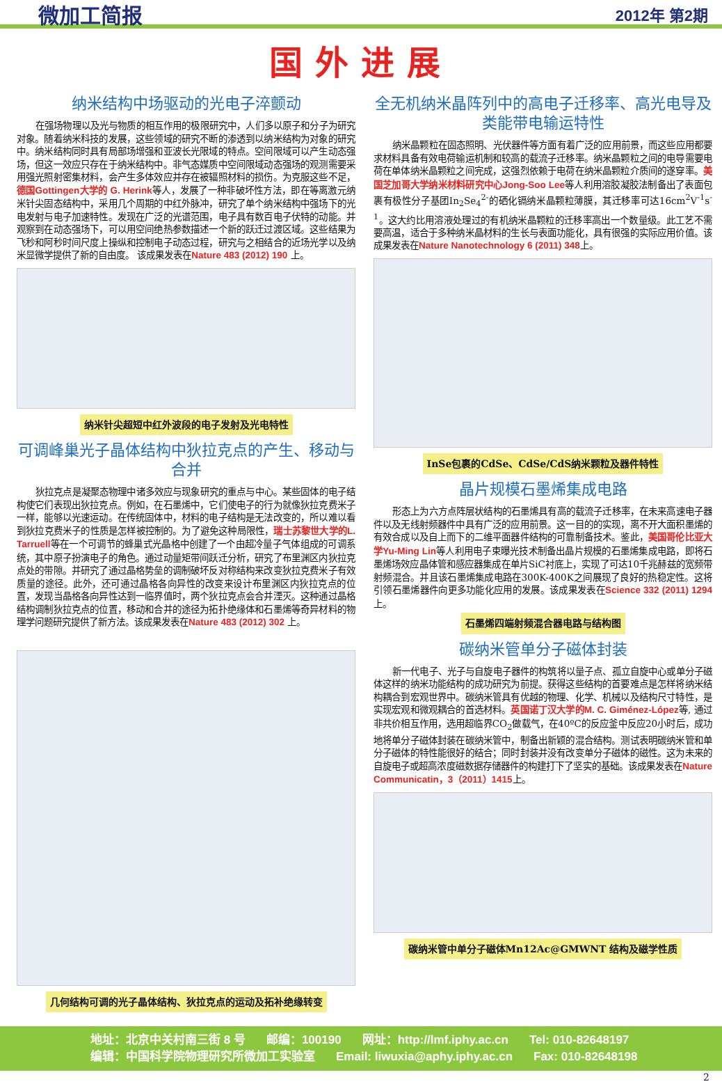微加工简报 2012年 第2期
国外进展
纳米结构中场驱动的光电子淬颤动
在强场物理以及光与物质的相互作用的极限研究中，人们多以原子和分子为研究对象。随着纳米科技的发展，这些领域的研究不断的渗透到以纳米结构为对象的研究中。纳米结构同时具有局部场增强和亚波长光限域的特点。空间限域可以产生动态强场，但这一效应只存在于纳米结构中。非气态媒质中空间限域动态强场的观测需要采用强光照射密集材料，会产生多体效应并存在被辐照材料的损伤。为克服这些不足，德国Gottingen大学的 G. Herink等人，发展了一种非破坏性方法，即在等离激元纳米针尖固态结构中，采用几个周期的中红外脉冲，研究了单个纳米结构中强场下的光电发射与电子加速特性。发现在广泛的光谱范围，电子具有数百电子伏特的动能。并观察到在动态强场下，可以用空间绝热参数描述一个新的跃迁过渡区域。这些结果为飞秒和阿秒时间尺度上操纵和控制电子动态过程，研究与之相结合的近场光学以及纳米显微学提供了新的自由度。 该成果发表在Nature 483 (2012) 190 上。
纳米针尖超短中红外波段的电子发射及光电特性
可调峰巢光子晶体结构中狄拉克点的产生、移动与合并
狄拉克点是凝聚态物理中诸多效应与现象研究的重点与中心。某些固体的电子结构使它们表现出狄拉克点。例如，在石墨烯中，它们使电子的行为就像狄拉克费米子一样，能够以光速运动。在传统固体中，材料的电子结构是无法改变的，所以难以看到狄拉克费米子的性质是怎样被控制的。为了避免这种局限性，瑞士苏黎世大学的L. Tarruell等在一个可调节的蜂巢式光晶格中创建了一个由超冷量子气体组成的可调系统，其中原子扮演电子的角色。通过动量矩带间跃迁分析，研究了布里渊区内狄拉克点处的带隙。并研究了通过晶格势垒的调制破坏反对称结构来改变狄拉克费米子有效质量的途径。此外，还可通过晶格各向异性的改变来设计布里渊区内狄拉克点的位置，发现当晶格各向异性达到一临界值时，两个狄拉克点会合并湮灭。这种通过晶格结构调制狄拉克点的位置，移动和合并的途径为拓扑绝缘体和石墨烯等奇异材料的物理学问题研究提供了新方法。该成果发表在Nature 483 (2012) 302 上。
几何结构可调的光子晶体结构、狄拉克点的运动及拓补绝缘转变
全无机纳米晶阵列中的高电子迁移率、高光电导及类能带电输运特性
纳米晶颗粒在固态照明、光伏器件等方面有着广泛的应用前景，而这些应用都要求材料具备有效电荷输运机制和较高的载流子迁移率。纳米晶颗粒之间的电导需要电荷在单体纳米晶颗粒之间完成，这强烈依赖于电荷在纳米晶颗粒介质间的遂穿率。美国芝加哥大学纳米材料研究中心Jong-Soo Lee等人利用溶胶凝胶法制备出了表面包裹有极性分子基团In<sub>2</sub>Se<sub>4</sub><sup>2-</sup>的硒化镉纳米晶颗粒薄膜，其迁移率可达16cm<sup>2</sup>V<sup>-1</sup>s<sup>-1</sup>。这大约比用溶液处理过的有机纳米晶颗粒的迁移率高出一个数量级。此工艺不需要高温，适合于多种纳米晶材料的生长与表面功能化，具有很强的实际应用价值。该成果发表在Nature Nanotechnology 6 (2011) 348上。
InSe包裹的CdSe、CdSe/CdS纳米颗粒及器件特性
晶片规模石墨烯集成电路
形态上为六方点阵层状结构的石墨烯具有高的载流子迁移率，在未来高速电子器件以及无线射频器件中具有广泛的应用前景。这一目的的实现，离不开大面积墨烯的有效合成以及自上而下的二维平面器件结构的可靠制备技术。鉴此，美国哥伦比亚大学Yu-Ming Lin等人利用电子束曝光技术制备出晶片规模的石墨烯集成电路，即将石墨烯场效应晶体管和感应器集成在单片SiC衬底上，实现了可达10千兆赫兹的宽频带射频混合。并且该石墨烯集成电路在300K-400K之间展现了良好的热稳定性。这将引领石墨烯器件向更多功能化应用的发展。该成果发表在Science 332 (2011) 1294上。
石墨烯四端射频混合器电路与结构图
碳纳米管单分子磁体封装
新一代电子、光子与自旋电子器件的构筑将以量子点、孤立自旋中心或单分子磁体这样的纳米功能结构的成功研究为前提。获得这些结构的首要难点是怎样将纳米结构耦合到宏观世界中。碳纳米管具有优越的物理、化学、机械以及结构尺寸特性，是实现宏观和微观耦合的首选材料。英国诺丁汉大学的M. C. Giménez-López等, 通过非共价相互作用，选用超临界CO<sub>2</sub>做载气，在40ºC的反应釜中反应20小时后，成功地将单分子磁体封装在碳纳米管中，制备出新颖的混合结构。测试表明碳纳米管和单分子磁体的特性能很好的结合；同时封装并没有改变单分子磁体的磁性。这为未来的自旋电子或超高浓度磁数据存储器件的构建打下了坚实的基础。该成果发表在Nature Communicatin，3（2011）1415上。
碳纳米管中单分子磁体Mn12Ac@GMWNT 结构及磁学性质
地址：北京中关村南三街 8 号 邮编：100190 网址：http://lmf.iphy.ac.cn Tel: 010-82648197
编辑：中国科学院物理研究所微加工实验室 Email: liwuxia@aphy.iphy.ac.cn Fax: 010-82648198
2